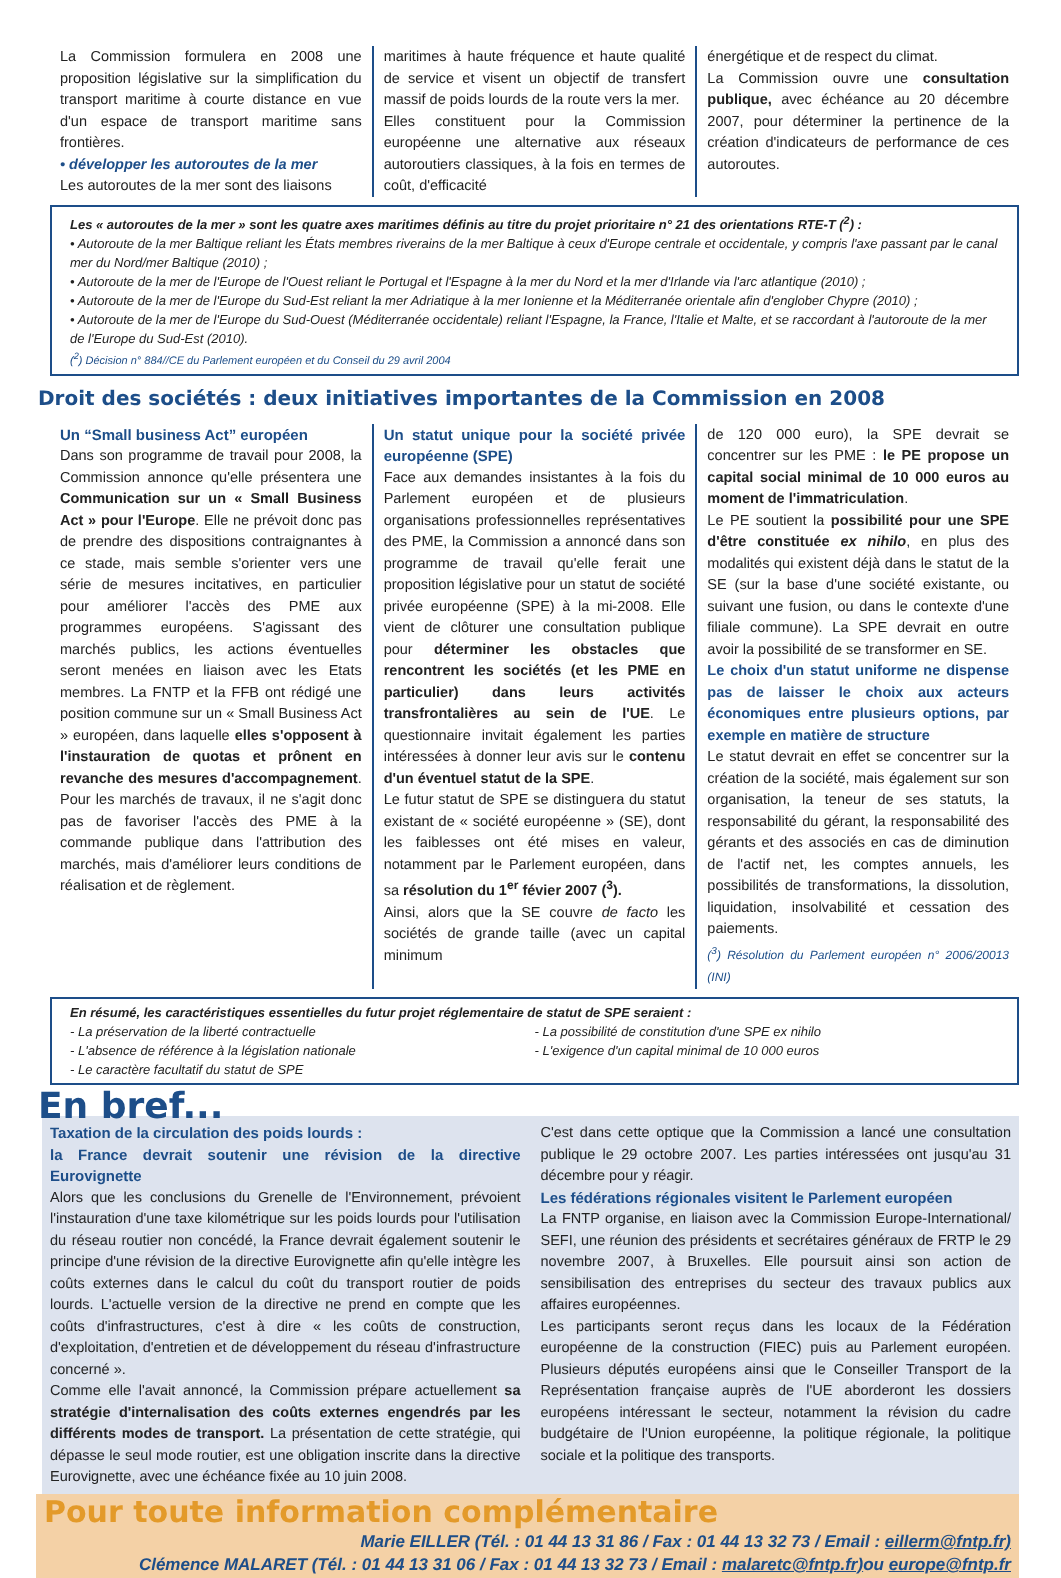La Commission formulera en 2008 une proposition législative sur la simplification du transport maritime à courte distance en vue d'un espace de transport maritime sans frontières.
• développer les autoroutes de la mer
Les autoroutes de la mer sont des liaisons
maritimes à haute fréquence et haute qualité de service et visent un objectif de transfert massif de poids lourds de la route vers la mer.
Elles constituent pour la Commission européenne une alternative aux réseaux autoroutiers classiques, à la fois en termes de coût, d'efficacité
énergétique et de respect du climat.
La Commission ouvre une consultation publique, avec échéance au 20 décembre 2007, pour déterminer la pertinence de la création d'indicateurs de performance de ces autoroutes.
Les « autoroutes de la mer » sont les quatre axes maritimes définis au titre du projet prioritaire n° 21 des orientations RTE-T (<sup>2</sup>) :
• Autoroute de la mer Baltique reliant les États membres riverains de la mer Baltique à ceux d'Europe centrale et occidentale, y compris l'axe passant par le canal mer du Nord/mer Baltique (2010) ;
• Autoroute de la mer de l'Europe de l'Ouest reliant le Portugal et l'Espagne à la mer du Nord et la mer d'Irlande via l'arc atlantique (2010) ;
• Autoroute de la mer de l'Europe du Sud-Est reliant la mer Adriatique à la mer Ionienne et la Méditerranée orientale afin d'englober Chypre (2010) ;
• Autoroute de la mer de l'Europe du Sud-Ouest (Méditerranée occidentale) reliant l'Espagne, la France, l'Italie et Malte, et se raccordant à l'autoroute de la mer de l'Europe du Sud-Est (2010).
(<sup>2</sup>) Décision n° 884//CE du Parlement européen et du Conseil du 29 avril 2004
Droit des sociétés : deux initiatives importantes de la Commission en 2008
Un “Small business Act” européen
Dans son programme de travail pour 2008, la Commission annonce qu'elle présentera une Communication sur un « Small Business Act » pour l'Europe. Elle ne prévoit donc pas de prendre des dispositions contraignantes à ce stade, mais semble s'orienter vers une série de mesures incitatives, en particulier pour améliorer l'accès des PME aux programmes européens. S'agissant des marchés publics, les actions éventuelles seront menées en liaison avec les Etats membres. La FNTP et la FFB ont rédigé une position commune sur un « Small Business Act » européen, dans laquelle elles s'opposent à l'instauration de quotas et prônent en revanche des mesures d'accompagnement. Pour les marchés de travaux, il ne s'agit donc pas de favoriser l'accès des PME à la commande publique dans l'attribution des marchés, mais d'améliorer leurs conditions de réalisation et de règlement.
Un statut unique pour la société privée européenne (SPE)
Face aux demandes insistantes à la fois du Parlement européen et de plusieurs organisations professionnelles représentatives des PME, la Commission a annoncé dans son programme de travail qu'elle ferait une proposition législative pour un statut de société privée européenne (SPE) à la mi-2008. Elle vient de clôturer une consultation publique pour déterminer les obstacles que rencontrent les sociétés (et les PME en particulier) dans leurs activités transfrontalières au sein de l'UE. Le questionnaire invitait également les parties intéressées à donner leur avis sur le contenu d'un éventuel statut de la SPE.
Le futur statut de SPE se distinguera du statut existant de « société européenne » (SE), dont les faiblesses ont été mises en valeur, notamment par le Parlement européen, dans sa résolution du 1<sup>er</sup> févier 2007 (<sup>3</sup>).
Ainsi, alors que la SE couvre de facto les sociétés de grande taille (avec un capital minimum
de 120 000 euro), la SPE devrait se concentrer sur les PME : le PE propose un capital social minimal de 10 000 euros au moment de l'immatriculation.
Le PE soutient la possibilité pour une SPE d'être constituée ex nihilo, en plus des modalités qui existent déjà dans le statut de la SE (sur la base d'une société existante, ou suivant une fusion, ou dans le contexte d'une filiale commune). La SPE devrait en outre avoir la possibilité de se transformer en SE.
Le choix d'un statut uniforme ne dispense pas de laisser le choix aux acteurs économiques entre plusieurs options, par exemple en matière de structure
Le statut devrait en effet se concentrer sur la création de la société, mais également sur son organisation, la teneur de ses statuts, la responsabilité du gérant, la responsabilité des gérants et des associés en cas de diminution de l'actif net, les comptes annuels, les possibilités de transformations, la dissolution, liquidation, insolvabilité et cessation des paiements.
(<sup>3</sup>) Résolution du Parlement européen n° 2006/20013 (INI)
En résumé, les caractéristiques essentielles du futur projet réglementaire de statut de SPE seraient :
- La préservation de la liberté contractuelle
- L'absence de référence à la législation nationale
- Le caractère facultatif du statut de SPE
- La possibilité de constitution d'une SPE ex nihilo
- L'exigence d'un capital minimal de 10 000 euros
En bref...
Taxation de la circulation des poids lourds :
la France devrait soutenir une révision de la directive Eurovignette
Alors que les conclusions du Grenelle de l'Environnement, prévoient l'instauration d'une taxe kilométrique sur les poids lourds pour l'utilisation du réseau routier non concédé, la France devrait également soutenir le principe d'une révision de la directive Eurovignette afin qu'elle intègre les coûts externes dans le calcul du coût du transport routier de poids lourds. L'actuelle version de la directive ne prend en compte que les coûts d'infrastructures, c'est à dire « les coûts de construction, d'exploitation, d'entretien et de développement du réseau d'infrastructure concerné ».
Comme elle l'avait annoncé, la Commission prépare actuellement sa stratégie d'internalisation des coûts externes engendrés par les différents modes de transport. La présentation de cette stratégie, qui dépasse le seul mode routier, est une obligation inscrite dans la directive Eurovignette, avec une échéance fixée au 10 juin 2008.
C'est dans cette optique que la Commission a lancé une consultation publique le 29 octobre 2007. Les parties intéressées ont jusqu'au 31 décembre pour y réagir.
Les fédérations régionales visitent le Parlement européen
La FNTP organise, en liaison avec la Commission Europe-International/ SEFI, une réunion des présidents et secrétaires généraux de FRTP le 29 novembre 2007, à Bruxelles. Elle poursuit ainsi son action de sensibilisation des entreprises du secteur des travaux publics aux affaires européennes.
Les participants seront reçus dans les locaux de la Fédération européenne de la construction (FIEC) puis au Parlement européen. Plusieurs députés européens ainsi que le Conseiller Transport de la Représentation française auprès de l'UE aborderont les dossiers européens intéressant le secteur, notamment la révision du cadre budgétaire de l'Union européenne, la politique régionale, la politique sociale et la politique des transports.
Pour toute information complémentaire
Marie EILLER (Tél. : 01 44 13 31 86 / Fax : 01 44 13 32 73 / Email : eillerm@fntp.fr)
Clémence MALARET (Tél. : 01 44 13 31 06 / Fax : 01 44 13 32 73 / Email : malaretc@fntp.fr) ou europe@fntp.fr